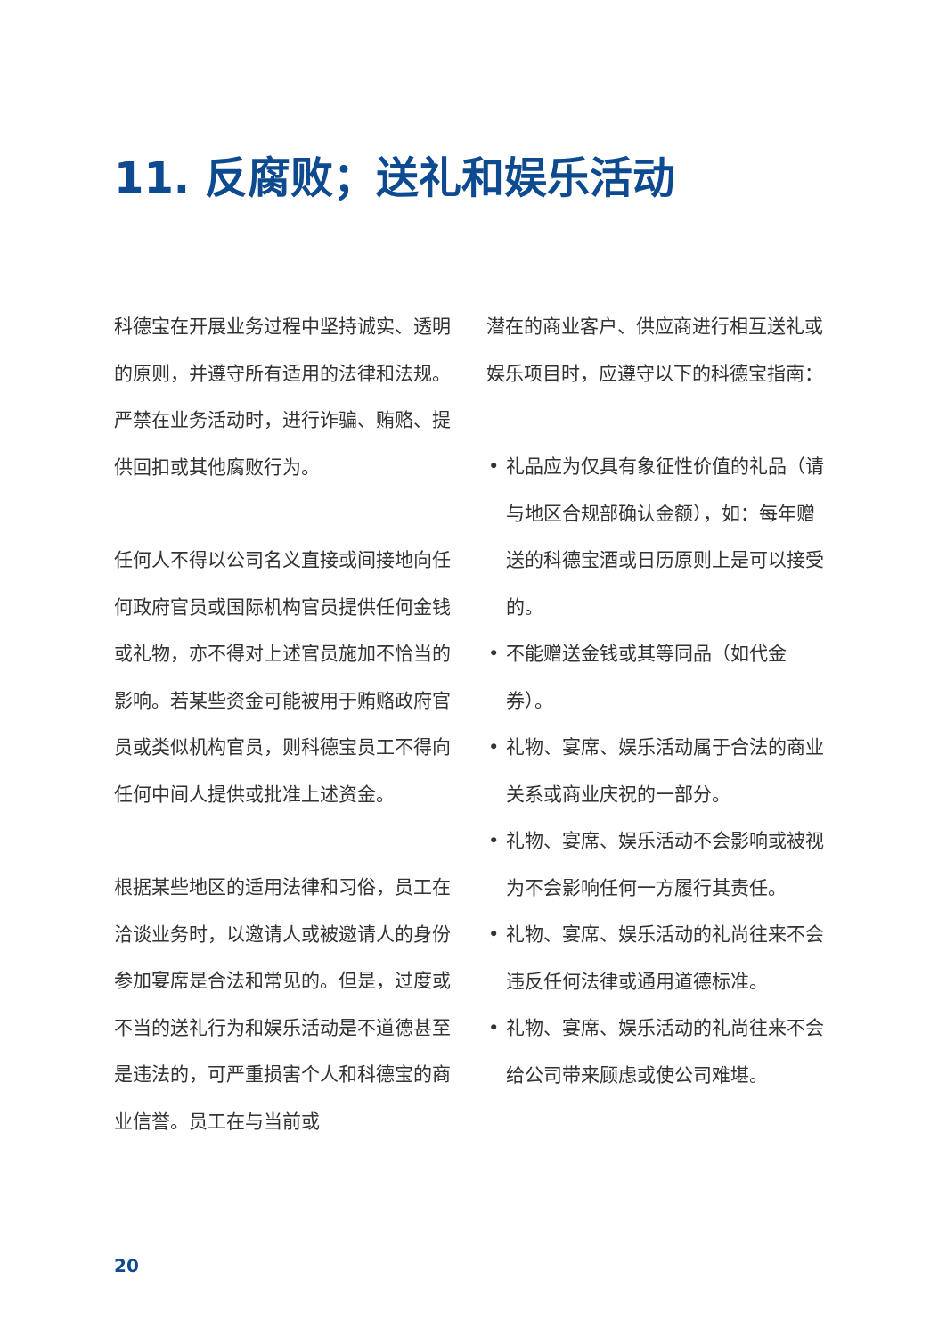11. 反腐败；送礼和娱乐活动
科德宝在开展业务过程中坚持诚实、透明的原则，并遵守所有适用的法律和法规。严禁在业务活动时，进行诈骗、贿赂、提供回扣或其他腐败行为。
任何人不得以公司名义直接或间接地向任何政府官员或国际机构官员提供任何金钱或礼物，亦不得对上述官员施加不恰当的影响。若某些资金可能被用于贿赂政府官员或类似机构官员，则科德宝员工不得向任何中间人提供或批准上述资金。
根据某些地区的适用法律和习俗，员工在洽谈业务时，以邀请人或被邀请人的身份参加宴席是合法和常见的。但是，过度或不当的送礼行为和娱乐活动是不道德甚至是违法的，可严重损害个人和科德宝的商业信誉。员工在与当前或
潜在的商业客户、供应商进行相互送礼或娱乐项目时，应遵守以下的科德宝指南：
• 礼品应为仅具有象征性价值的礼品（请与地区合规部确认金额），如：每年赠送的科德宝酒或日历原则上是可以接受的。
• 不能赠送金钱或其等同品（如代金券）。
• 礼物、宴席、娱乐活动属于合法的商业关系或商业庆祝的一部分。
• 礼物、宴席、娱乐活动不会影响或被视为不会影响任何一方履行其责任。
• 礼物、宴席、娱乐活动的礼尚往来不会违反任何法律或通用道德标准。
• 礼物、宴席、娱乐活动的礼尚往来不会给公司带来顾虑或使公司难堪。
20